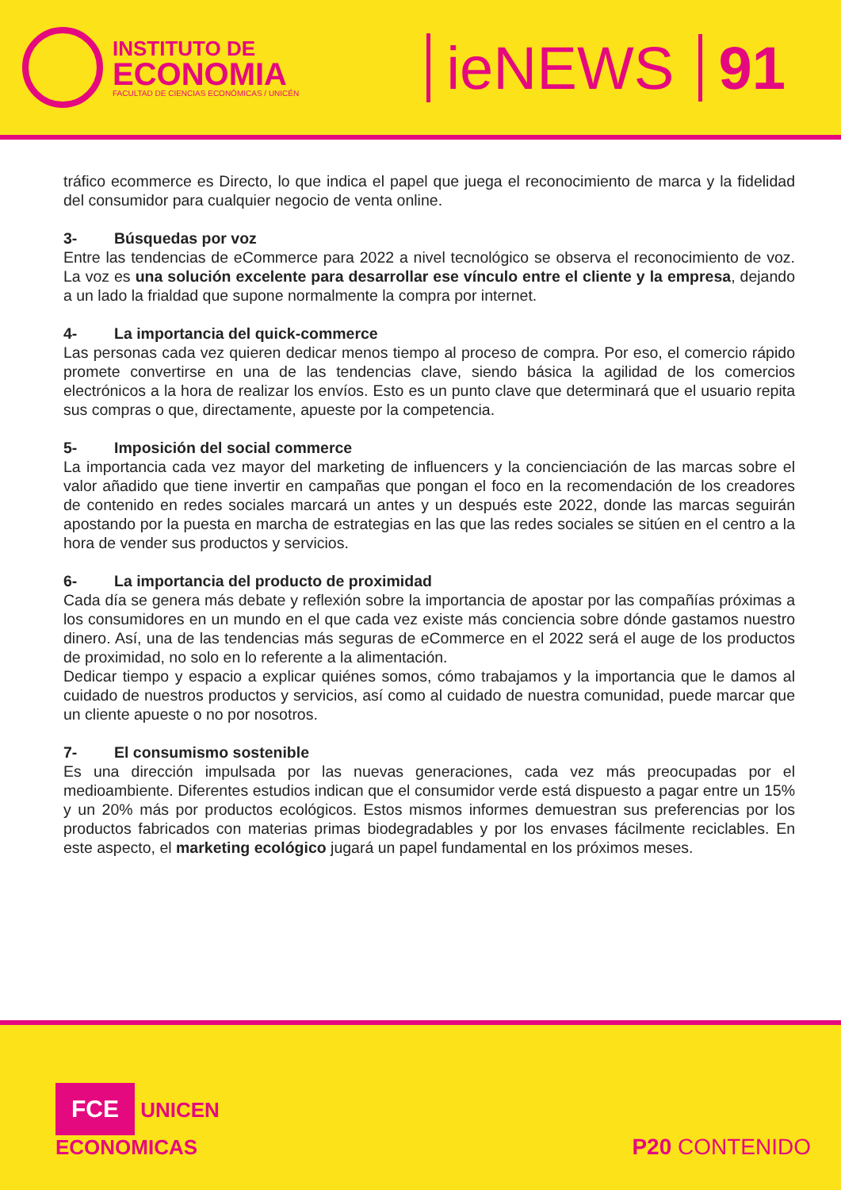INSTITUTO DE
ECONOMIA
FACULTAD DE CIENCIAS ECONÓMICAS / UNICÉN
ieNEWS 91
tráfico ecommerce es Directo, lo que indica el papel que juega el reconocimiento de marca y la fidelidad del consumidor para cualquier negocio de venta online.
3- Búsquedas por voz
Entre las tendencias de eCommerce para 2022 a nivel tecnológico se observa el reconocimiento de voz. La voz es una solución excelente para desarrollar ese vínculo entre el cliente y la empresa, dejando a un lado la frialdad que supone normalmente la compra por internet.
4- La importancia del quick-commerce
Las personas cada vez quieren dedicar menos tiempo al proceso de compra. Por eso, el comercio rápido promete convertirse en una de las tendencias clave, siendo básica la agilidad de los comercios electrónicos a la hora de realizar los envíos. Esto es un punto clave que determinará que el usuario repita sus compras o que, directamente, apueste por la competencia.
5- Imposición del social commerce
La importancia cada vez mayor del marketing de influencers y la concienciación de las marcas sobre el valor añadido que tiene invertir en campañas que pongan el foco en la recomendación de los creadores de contenido en redes sociales marcará un antes y un después este 2022, donde las marcas seguirán apostando por la puesta en marcha de estrategias en las que las redes sociales se sitúen en el centro a la hora de vender sus productos y servicios.
6- La importancia del producto de proximidad
Cada día se genera más debate y reflexión sobre la importancia de apostar por las compañías próximas a los consumidores en un mundo en el que cada vez existe más conciencia sobre dónde gastamos nuestro dinero. Así, una de las tendencias más seguras de eCommerce en el 2022 será el auge de los productos de proximidad, no solo en lo referente a la alimentación.
Dedicar tiempo y espacio a explicar quiénes somos, cómo trabajamos y la importancia que le damos al cuidado de nuestros productos y servicios, así como al cuidado de nuestra comunidad, puede marcar que un cliente apueste o no por nosotros.
7- El consumismo sostenible
Es una dirección impulsada por las nuevas generaciones, cada vez más preocupadas por el medioambiente. Diferentes estudios indican que el consumidor verde está dispuesto a pagar entre un 15% y un 20% más por productos ecológicos. Estos mismos informes demuestran sus preferencias por los productos fabricados con materias primas biodegradables y por los envases fácilmente reciclables. En este aspecto, el marketing ecológico jugará un papel fundamental en los próximos meses.
FCE UNICEN
ECONOMICAS
P20 CONTENIDO